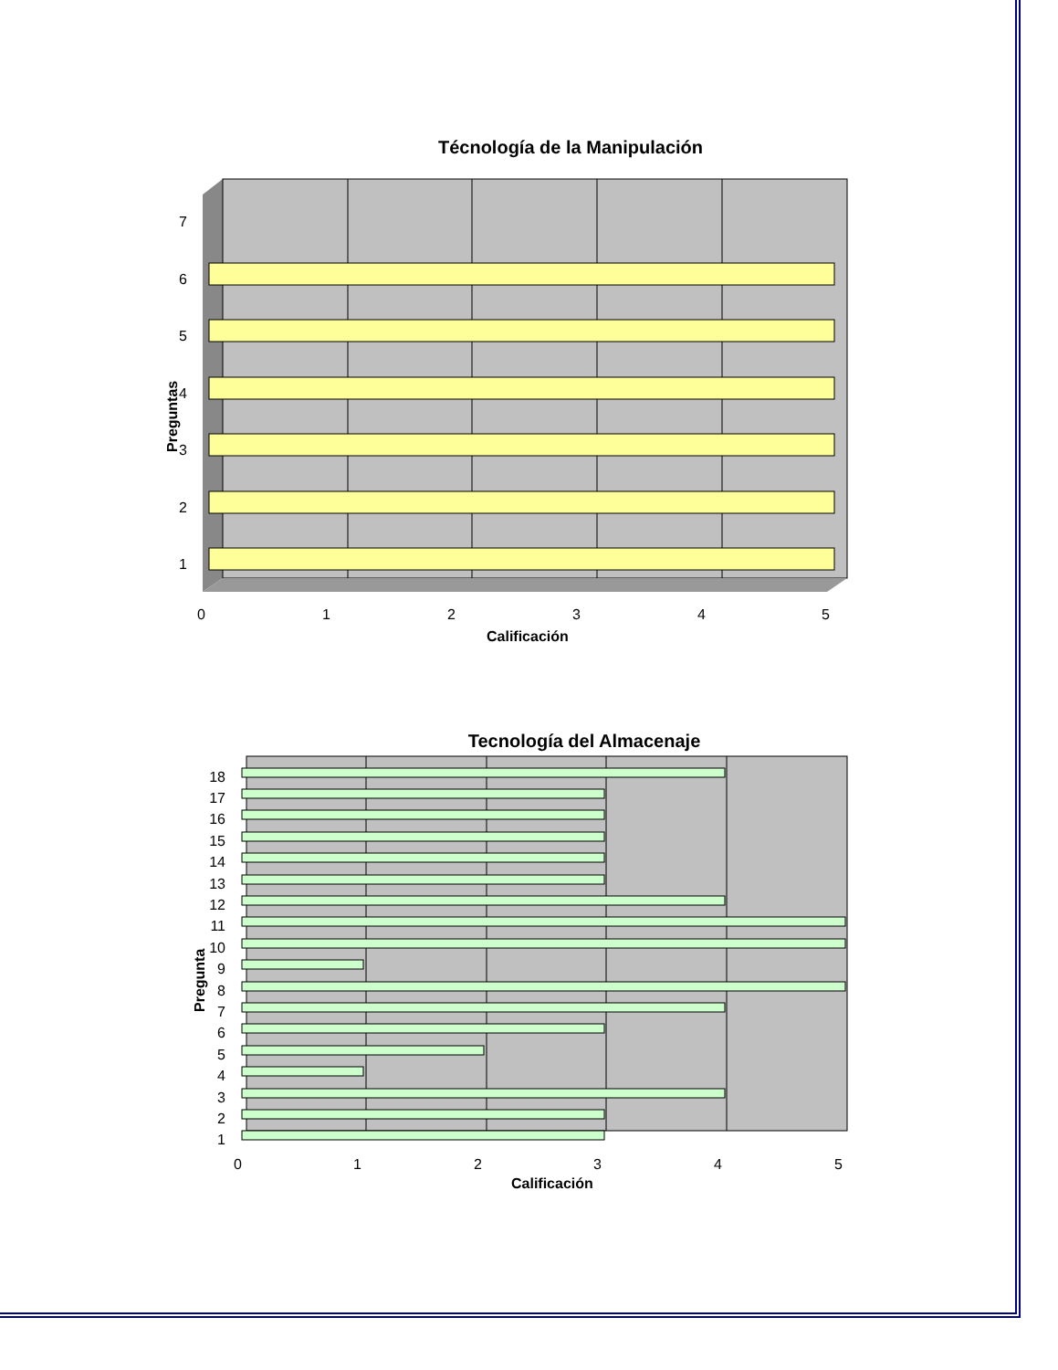Técnología de la Manipulación
7
6
5
4
3
2
1
0
1
2
3
4
5
Calificación
Preguntas
Tecnología del Almacenaje
18
17
16
15
14
13
12
11
10
9
8
7
6
5
4
3
2
1
0
1
2
3
4
5
Calificación
Pregunta